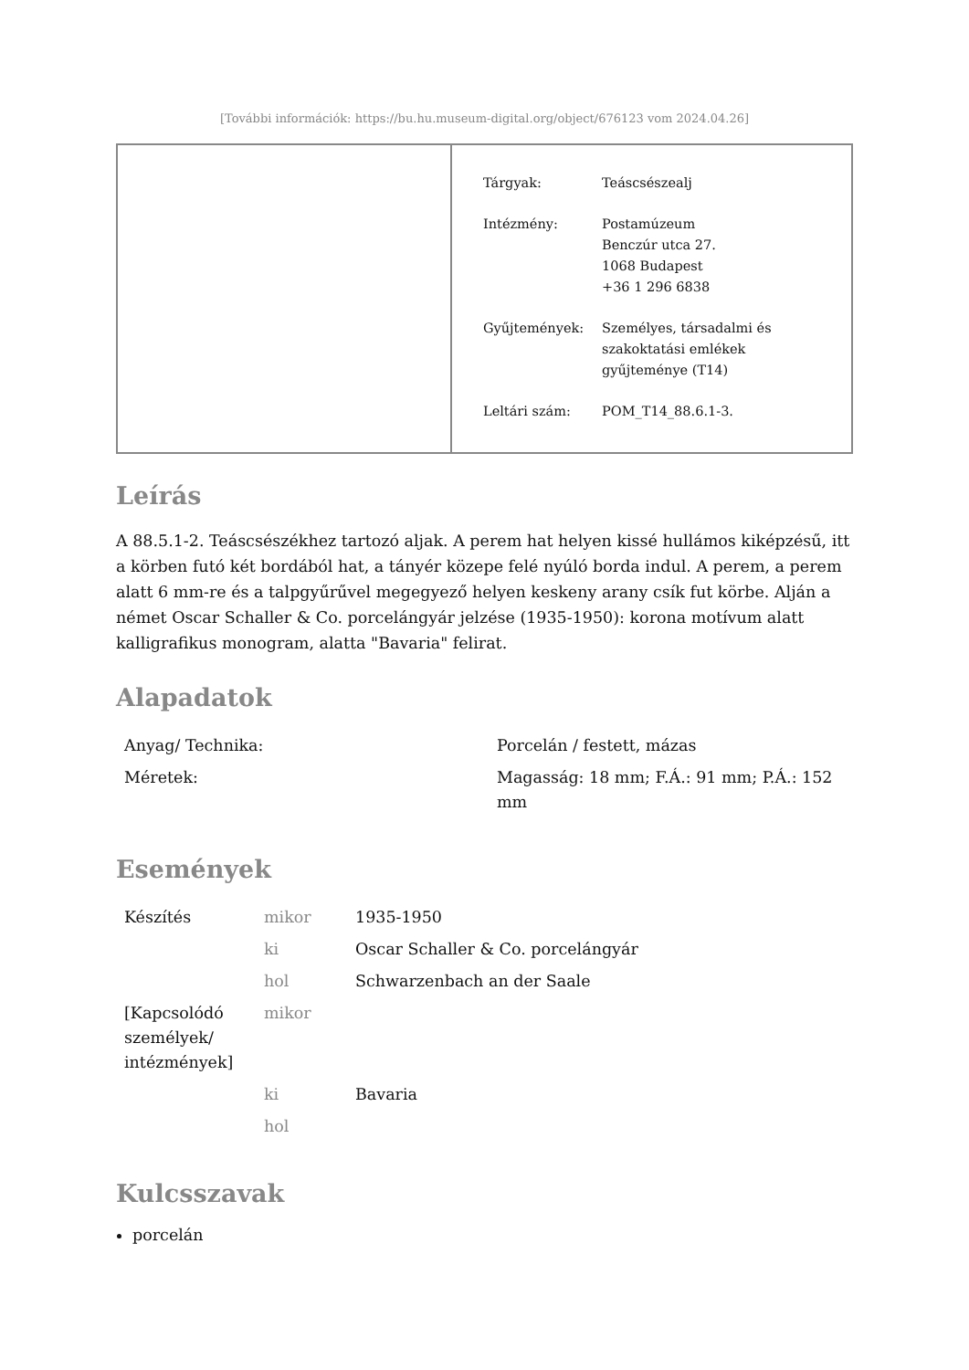[További információk: https://bu.hu.museum-digital.org/object/676123 vom 2024.04.26]
| Tárgyak: | Teáscsészealj |
| Intézmény: | Postamúzeum Benczúr utca 27. 1068 Budapest +36 1 296 6838 |
| Gyűjtemények: | Személyes, társadalmi és szakoktatási emlékek gyűjteménye (T14) |
| Leltári szám: | POM_T14_88.6.1-3. |
Leírás
A 88.5.1-2. Teáscsészékhez tartozó aljak. A perem hat helyen kissé hullámos kiképzésű, itt a körben futó két bordából hat, a tányér közepe felé nyúló borda indul. A perem, a perem alatt 6 mm-re és a talpgyűrűvel megegyező helyen keskeny arany csík fut körbe. Alján a német Oscar Schaller & Co. porcelángyár jelzése (1935-1950): korona motívum alatt kalligrafikus monogram, alatta "Bavaria" felirat.
Alapadatok
| Anyag/ Technika: | Porcelán / festett, mázas |
| Méretek: | Magasság: 18 mm; F.Á.: 91 mm; P.Á.: 152 mm |
Események
| Készítés | mikor | 1935-1950 |
| | ki | Oscar Schaller & Co. porcelángyár |
| | hol | Schwarzenbach an der Saale |
| [Kapcsolódó személyek/ intézmények] | mikor | |
| | ki | Bavaria |
| | hol | |
Kulcsszavak
porcelán